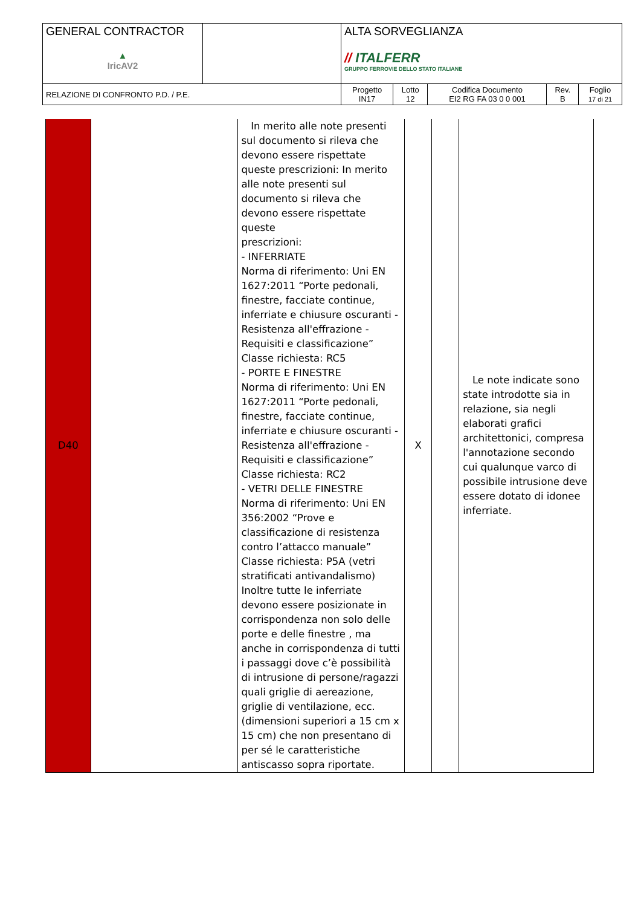| GENERAL CONTRACTOR ▲ IricAV2 | | ALTA SORVEGLIANZA // ITALFERR GRUPPO FERROVIE DELLO STATO ITALIANE | | | | |
| RELAZIONE DI CONFRONTO P.D. / P.E. | | Progetto IN17 | Lotto 12 | Codifica Documento EI2 RG FA 03 0 0 001 | Rev. B | Foglio 17 di 21 |
| D40 | | In merito alle note presenti sul documento si rileva che devono essere rispettate queste prescrizioni: In merito alle note presenti sul documento si rileva che devono essere rispettate queste prescrizioni: - INFERRIATE Norma di riferimento: Uni EN 1627:2011 “Porte pedonali, finestre, facciate continue, inferriate e chiusure oscuranti - Resistenza all'effrazione - Requisiti e classificazione” Classe richiesta: RC5 - PORTE E FINESTRE Norma di riferimento: Uni EN 1627:2011 “Porte pedonali, finestre, facciate continue, inferriate e chiusure oscuranti - Resistenza all'effrazione - Requisiti e classificazione” Classe richiesta: RC2 - VETRI DELLE FINESTRE Norma di riferimento: Uni EN 356:2002 “Prove e classificazione di resistenza contro l’attacco manuale” Classe richiesta: P5A (vetri stratificati antivandalismo) Inoltre tutte le inferriate devono essere posizionate in corrispondenza non solo delle porte e delle finestre , ma anche in corrispondenza di tutti i passaggi dove c’è possibilità di intrusione di persone/ragazzi quali griglie di aereazione, griglie di ventilazione, ecc. (dimensioni superiori a 15 cm x 15 cm) che non presentano di per sé le caratteristiche antiscasso sopra riportate. | X | | Le note indicate sono state introdotte sia in relazione, sia negli elaborati grafici architettonici, compresa l'annotazione secondo cui qualunque varco di possibile intrusione deve essere dotato di idonee inferriate. |